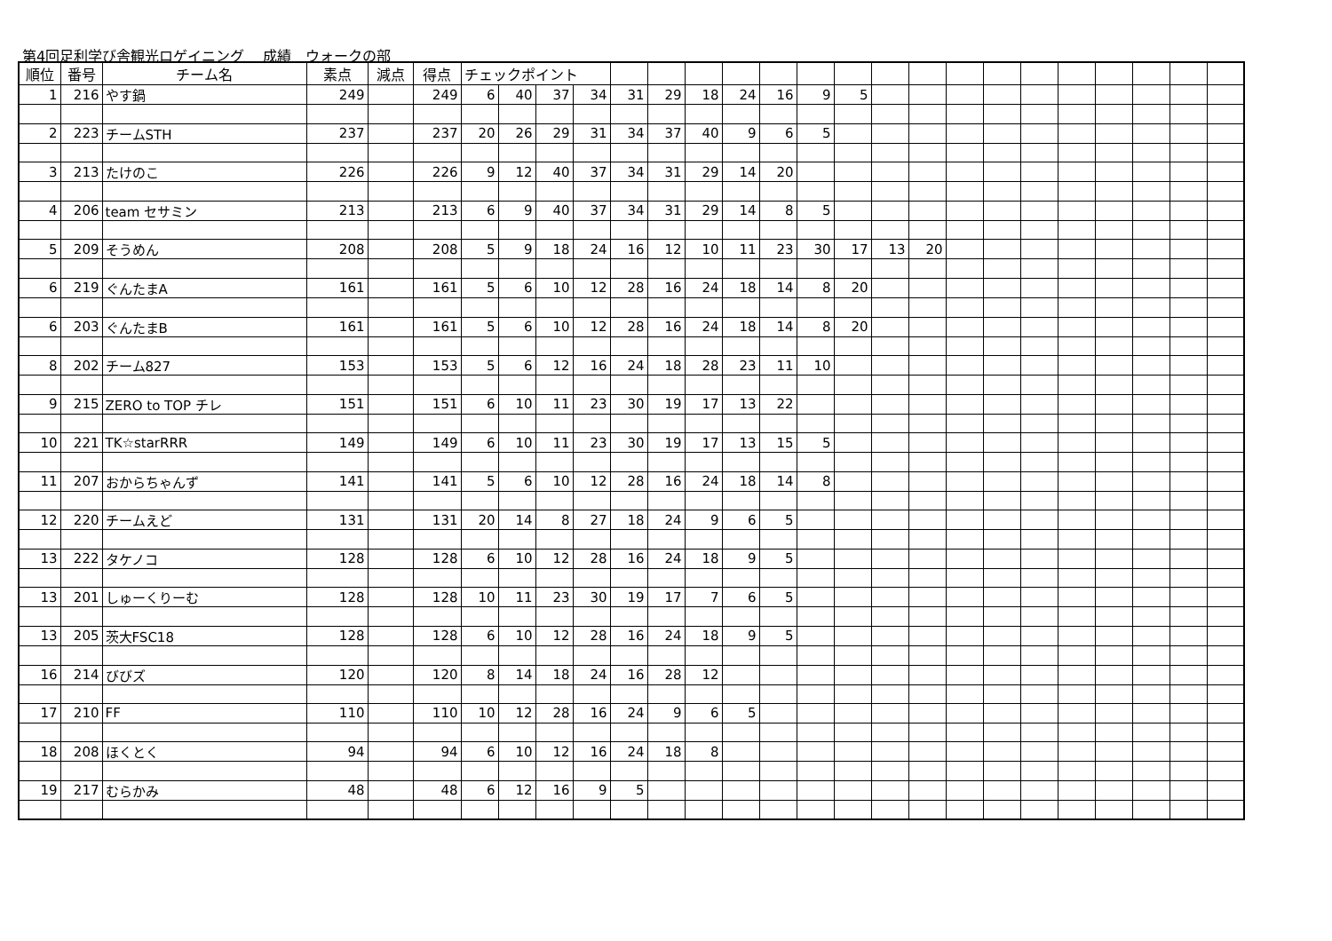第4回足利学び舎観光ロゲイニング　 成績　ウォークの部
| 順位 | 番号 | チーム名 | 素点 | 減点 | 得点 | チェックポイント | | | | | | | | | | | | | | | | | | | | |
| --- | --- | --- | --- | --- | --- | --- | --- | --- | --- | --- | --- | --- | --- | --- | --- | --- | --- | --- | --- | --- | --- | --- | --- | --- | --- | --- |
| 1 | 216 | やす鍋 | 249 | | 249 | 6 | 40 | 37 | 34 | 31 | 29 | 18 | 24 | 16 | 9 | 5 | | | | | | | | | | |
| 2 | 223 | チームSTH | 237 | | 237 | 20 | 26 | 29 | 31 | 34 | 37 | 40 | 9 | 6 | 5 | | | | | | | | | | | |
| 3 | 213 | たけのこ | 226 | | 226 | 9 | 12 | 40 | 37 | 34 | 31 | 29 | 14 | 20 | | | | | | | | | | | | |
| 4 | 206 | team セサミン | 213 | | 213 | 6 | 9 | 40 | 37 | 34 | 31 | 29 | 14 | 8 | 5 | | | | | | | | | | | |
| 5 | 209 | そうめん | 208 | | 208 | 5 | 9 | 18 | 24 | 16 | 12 | 10 | 11 | 23 | 30 | 17 | 13 | 20 | | | | | | | | |
| 6 | 219 | ぐんたまA | 161 | | 161 | 5 | 6 | 10 | 12 | 28 | 16 | 24 | 18 | 14 | 8 | 20 | | | | | | | | | | |
| 6 | 203 | ぐんたまB | 161 | | 161 | 5 | 6 | 10 | 12 | 28 | 16 | 24 | 18 | 14 | 8 | 20 | | | | | | | | | | |
| 8 | 202 | チーム827 | 153 | | 153 | 5 | 6 | 12 | 16 | 24 | 18 | 28 | 23 | 11 | 10 | | | | | | | | | | | |
| 9 | 215 | ZERO to TOP チレ | 151 | | 151 | 6 | 10 | 11 | 23 | 30 | 19 | 17 | 13 | 22 | | | | | | | | | | | | |
| 10 | 221 | TK☆starRRR | 149 | | 149 | 6 | 10 | 11 | 23 | 30 | 19 | 17 | 13 | 15 | 5 | | | | | | | | | | | |
| 11 | 207 | おからちゃんず | 141 | | 141 | 5 | 6 | 10 | 12 | 28 | 16 | 24 | 18 | 14 | 8 | | | | | | | | | | | |
| 12 | 220 | チームえど | 131 | | 131 | 20 | 14 | 8 | 27 | 18 | 24 | 9 | 6 | 5 | | | | | | | | | | | | |
| 13 | 222 | タケノコ | 128 | | 128 | 6 | 10 | 12 | 28 | 16 | 24 | 18 | 9 | 5 | | | | | | | | | | | | |
| 13 | 201 | しゅーくりーむ | 128 | | 128 | 10 | 11 | 23 | 30 | 19 | 17 | 7 | 6 | 5 | | | | | | | | | | | | |
| 13 | 205 | 茨大FSC18 | 128 | | 128 | 6 | 10 | 12 | 28 | 16 | 24 | 18 | 9 | 5 | | | | | | | | | | | | |
| 16 | 214 | びびズ | 120 | | 120 | 8 | 14 | 18 | 24 | 16 | 28 | 12 | | | | | | | | | | | | | | |
| 17 | 210 | FF | 110 | | 110 | 10 | 12 | 28 | 16 | 24 | 9 | 6 | 5 | | | | | | | | | | | | | |
| 18 | 208 | ほくとく | 94 | | 94 | 6 | 10 | 12 | 16 | 24 | 18 | 8 | | | | | | | | | | | | | | |
| 19 | 217 | むらかみ | 48 | | 48 | 6 | 12 | 16 | 9 | 5 | | | | | | | | | | | | | | | | |